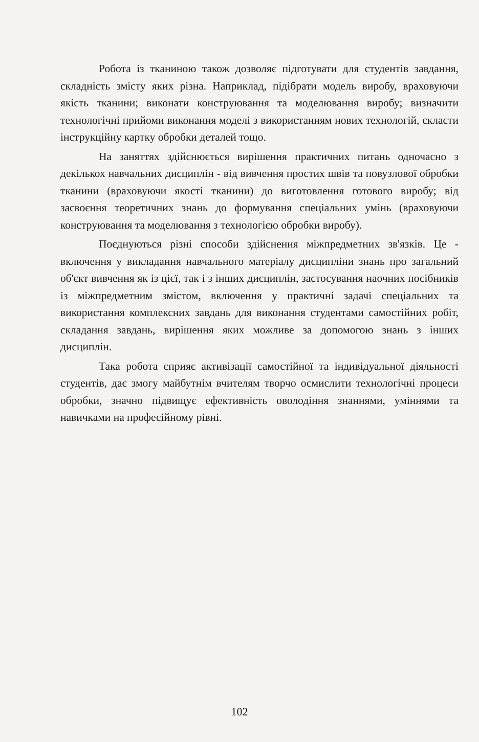Робота із тканиною також дозволяє підготувати для студентів завдання, складність змісту яких різна. Наприклад, підібрати модель виробу, враховуючи якість тканини; виконати конструювання та моделювання виробу; визначити технологічні прийоми виконання моделі з використанням нових технологій, скласти інструкційну картку обробки деталей тощо.
На заняттях здійснюється вирішення практичних питань одночасно з декількох навчальних дисциплін - від вивчення простих швів та повузлової обробки тканини (враховуючи якості тканини) до виготовлення готового виробу; від засвоєння теоретичних знань до формування спеціальних умінь (враховуючи конструювання та моделювання з технологією обробки виробу).
Поєднуються різні способи здійснення міжпредметних зв'язків. Це - включення у викладання навчального матеріалу дисципліни знань про загальний об'єкт вивчення як із цієї, так і з інших дисциплін, застосування наочних посібників із міжпредметним змістом, включення у практичні задачі спеціальних та використання комплексних завдань для виконання студентами самостійних робіт, складання завдань, вирішення яких можливе за допомогою знань з інших дисциплін.
Така робота сприяє активізації самостійної та індивідуальної діяльності студентів, дає змогу майбутнім вчителям творчо осмислити технологічні процеси обробки, значно підвищує ефективність оволодіння знаннями, уміннями та навичками на професійному рівні.
102